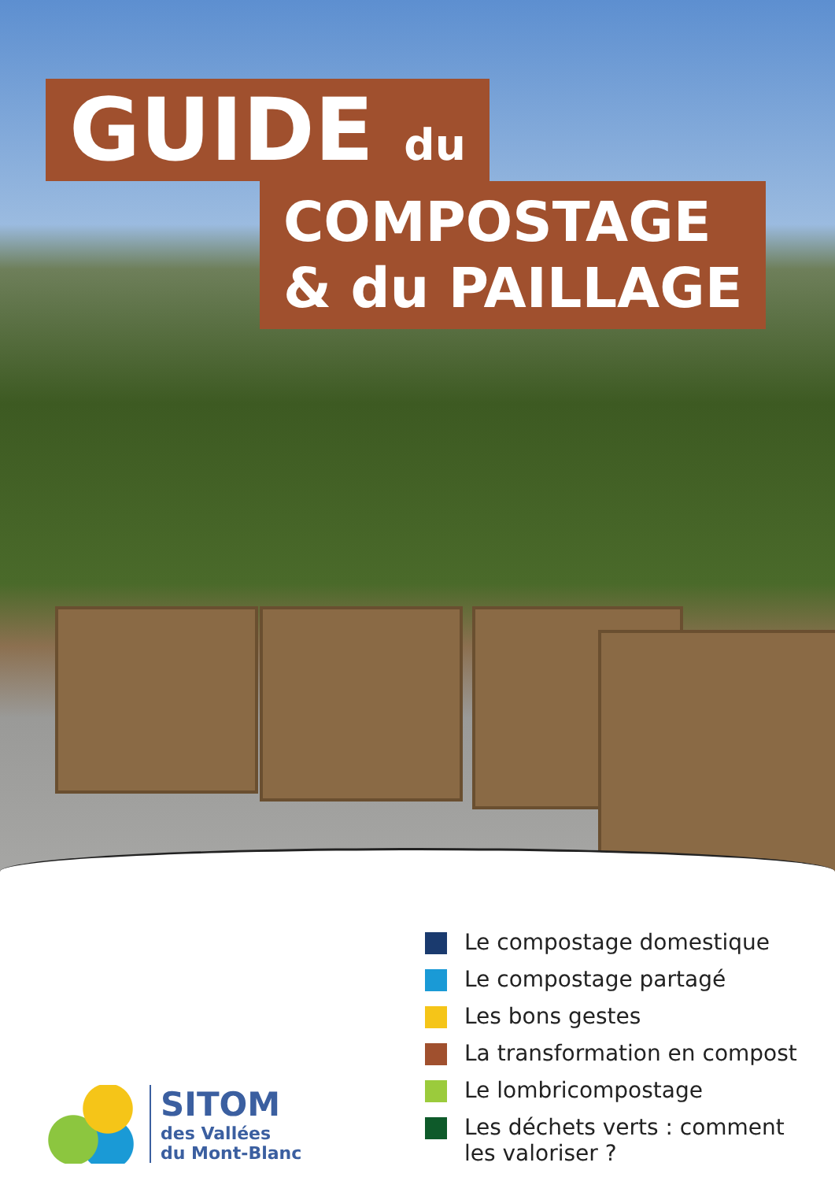GUIDE du
COMPOSTAGE
& du PAILLAGE
SITOM
des Vallées
du Mont-Blanc
Le compostage domestique
Le compostage partagé
Les bons gestes
La transformation en compost
Le lombricompostage
Les déchets verts : comment
les valoriser ?